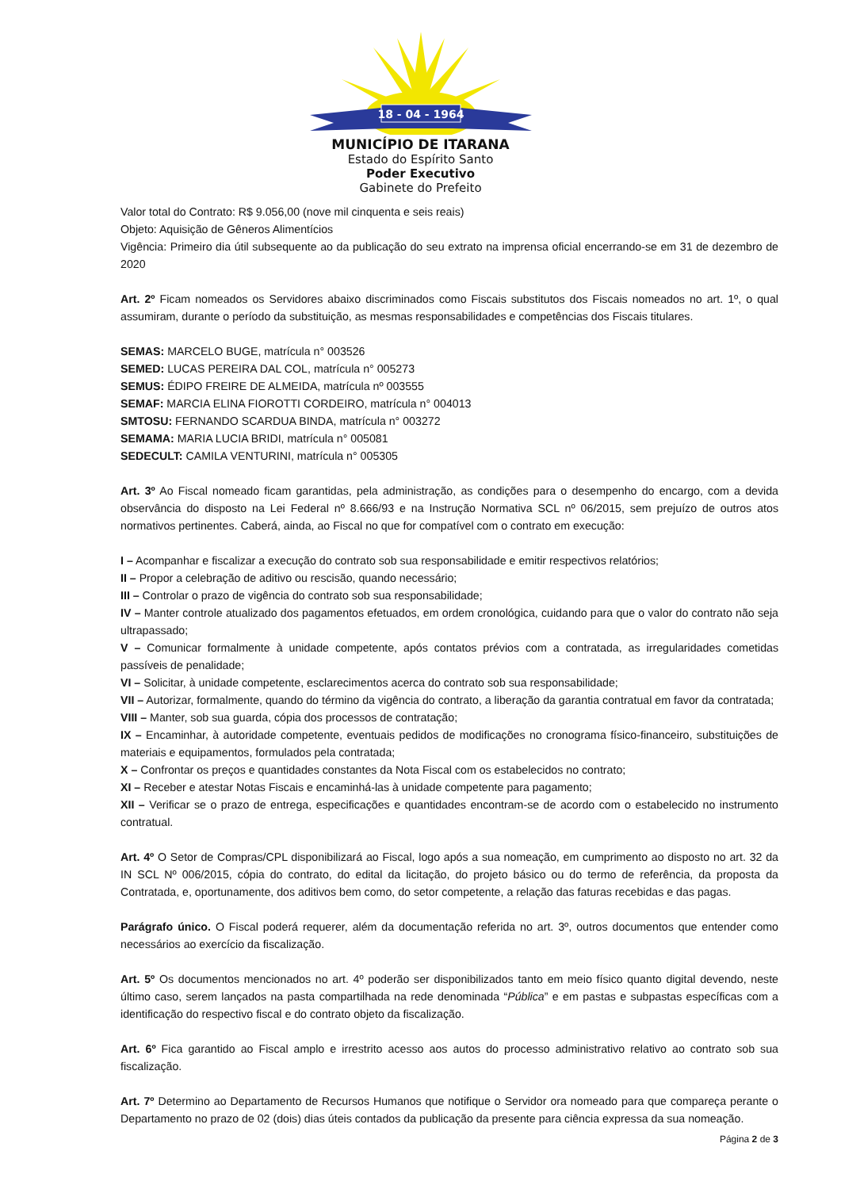18 - 04 - 1964
MUNICÍPIO DE ITARANA
Estado do Espírito Santo
Poder Executivo
Gabinete do Prefeito
Valor total do Contrato: R$ 9.056,00 (nove mil cinquenta e seis reais)
Objeto: Aquisição de Gêneros Alimentícios
Vigência: Primeiro dia útil subsequente ao da publicação do seu extrato na imprensa oficial encerrando-se em 31 de dezembro de 2020
Art. 2º Ficam nomeados os Servidores abaixo discriminados como Fiscais substitutos dos Fiscais nomeados no art. 1º, o qual assumiram, durante o período da substituição, as mesmas responsabilidades e competências dos Fiscais titulares.
SEMAS: MARCELO BUGE, matrícula n° 003526
SEMED: LUCAS PEREIRA DAL COL, matrícula n° 005273
SEMUS: ÉDIPO FREIRE DE ALMEIDA, matrícula nº 003555
SEMAF: MARCIA ELINA FIOROTTI CORDEIRO, matrícula n° 004013
SMTOSU: FERNANDO SCARDUA BINDA, matrícula n° 003272
SEMAMA: MARIA LUCIA BRIDI, matrícula n° 005081
SEDECULT: CAMILA VENTURINI, matrícula n° 005305
Art. 3º Ao Fiscal nomeado ficam garantidas, pela administração, as condições para o desempenho do encargo, com a devida observância do disposto na Lei Federal nº 8.666/93 e na Instrução Normativa SCL nº 06/2015, sem prejuízo de outros atos normativos pertinentes. Caberá, ainda, ao Fiscal no que for compatível com o contrato em execução:
I – Acompanhar e fiscalizar a execução do contrato sob sua responsabilidade e emitir respectivos relatórios;
II – Propor a celebração de aditivo ou rescisão, quando necessário;
III – Controlar o prazo de vigência do contrato sob sua responsabilidade;
IV – Manter controle atualizado dos pagamentos efetuados, em ordem cronológica, cuidando para que o valor do contrato não seja ultrapassado;
V – Comunicar formalmente à unidade competente, após contatos prévios com a contratada, as irregularidades cometidas passíveis de penalidade;
VI – Solicitar, à unidade competente, esclarecimentos acerca do contrato sob sua responsabilidade;
VII – Autorizar, formalmente, quando do término da vigência do contrato, a liberação da garantia contratual em favor da contratada;
VIII – Manter, sob sua guarda, cópia dos processos de contratação;
IX – Encaminhar, à autoridade competente, eventuais pedidos de modificações no cronograma físico-financeiro, substituições de materiais e equipamentos, formulados pela contratada;
X – Confrontar os preços e quantidades constantes da Nota Fiscal com os estabelecidos no contrato;
XI – Receber e atestar Notas Fiscais e encaminhá-las à unidade competente para pagamento;
XII – Verificar se o prazo de entrega, especificações e quantidades encontram-se de acordo com o estabelecido no instrumento contratual.
Art. 4º O Setor de Compras/CPL disponibilizará ao Fiscal, logo após a sua nomeação, em cumprimento ao disposto no art. 32 da IN SCL Nº 006/2015, cópia do contrato, do edital da licitação, do projeto básico ou do termo de referência, da proposta da Contratada, e, oportunamente, dos aditivos bem como, do setor competente, a relação das faturas recebidas e das pagas.
Parágrafo único. O Fiscal poderá requerer, além da documentação referida no art. 3º, outros documentos que entender como necessários ao exercício da fiscalização.
Art. 5º Os documentos mencionados no art. 4º poderão ser disponibilizados tanto em meio físico quanto digital devendo, neste último caso, serem lançados na pasta compartilhada na rede denominada “Pública” e em pastas e subpastas específicas com a identificação do respectivo fiscal e do contrato objeto da fiscalização.
Art. 6º Fica garantido ao Fiscal amplo e irrestrito acesso aos autos do processo administrativo relativo ao contrato sob sua fiscalização.
Art. 7º Determino ao Departamento de Recursos Humanos que notifique o Servidor ora nomeado para que compareça perante o Departamento no prazo de 02 (dois) dias úteis contados da publicação da presente para ciência expressa da sua nomeação.
Página 2 de 3